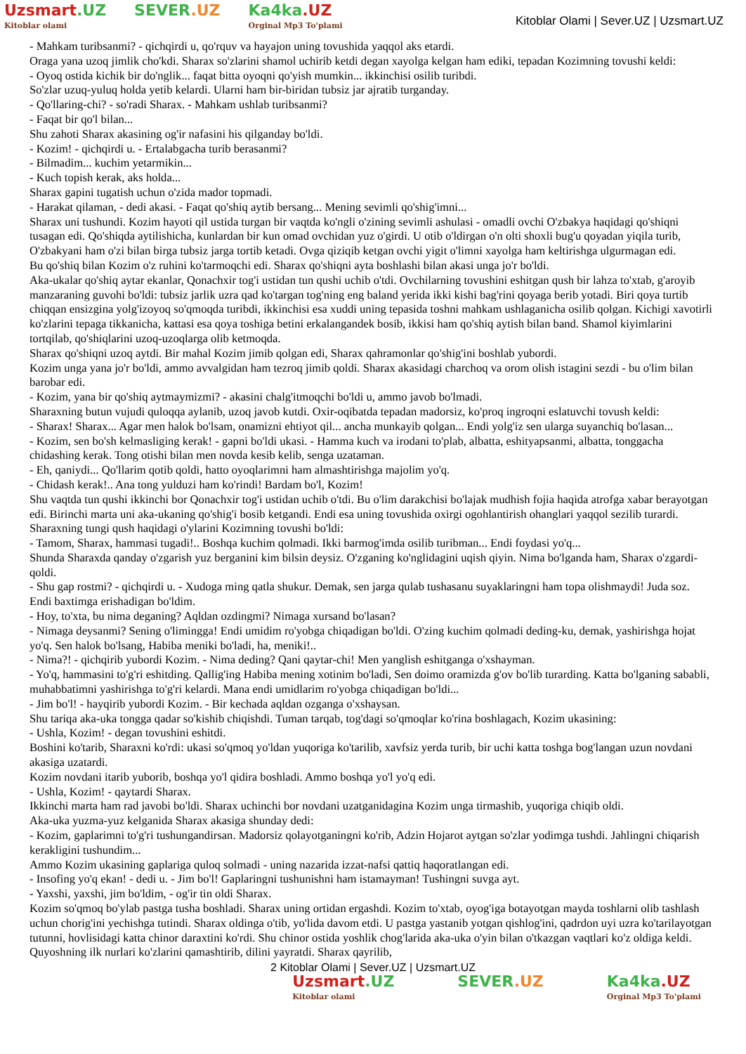Uzsmart.UZ
Kitoblar olami
SEVER.UZ Ka4ka.UZ
Orginal Mp3 To'plami
Kitoblar Olami | Sever.UZ | Uzsmart.UZ
- Mahkam turibsanmi? - qichqirdi u, qo'rquv va hayajon uning tovushida yaqqol aks etardi.
Oraga yana uzoq jimlik cho'kdi. Sharax so'zlarini shamol uchirib ketdi degan xayolga kelgan ham ediki, tepadan Kozimning tovushi keldi:
- Oyoq ostida kichik bir do'nglik... faqat bitta oyoqni qo'yish mumkin... ikkinchisi osilib turibdi.
So'zlar uzuq-yuluq holda yetib kelardi. Ularni ham bir-biridan tubsiz jar ajratib turganday.
- Qo'llaring-chi? - so'radi Sharax. - Mahkam ushlab turibsanmi?
- Faqat bir qo'l bilan...
Shu zahoti Sharax akasining og'ir nafasini his qilganday bo'ldi.
- Kozim! - qichqirdi u. - Ertalabgacha turib berasanmi?
- Bilmadim... kuchim yetarmikin...
- Kuch topish kerak, aks holda...
Sharax gapini tugatish uchun o'zida mador topmadi.
- Harakat qilaman, - dedi akasi. - Faqat qo'shiq aytib bersang... Mening sevimli qo'shig'imni...
Sharax uni tushundi. Kozim hayoti qil ustida turgan bir vaqtda ko'ngli o'zining sevimli ashulasi - omadli ovchi O'zbakya haqidagi qo'shiqni tusagan edi. Qo'shiqda aytilishicha, kunlardan bir kun omad ovchidan yuz o'girdi. U otib o'ldirgan o'n olti shoxli bug'u qoyadan yiqila turib, O'zbakyani ham o'zi bilan birga tubsiz jarga tortib ketadi. Ovga qiziqib ketgan ovchi yigit o'limni xayolga ham keltirishga ulgurmagan edi.
Bu qo'shiq bilan Kozim o'z ruhini ko'tarmoqchi edi. Sharax qo'shiqni ayta boshlashi bilan akasi unga jo'r bo'ldi.
Aka-ukalar qo'shiq aytar ekanlar, Qonachxir tog'i ustidan tun qushi uchib o'tdi. Ovchilarning tovushini eshitgan qush bir lahza to'xtab, g'aroyib manzaraning guvohi bo'ldi: tubsiz jarlik uzra qad ko'targan tog'ning eng baland yerida ikki kishi bag'rini qoyaga berib yotadi. Biri qoya turtib chiqqan ensizgina yolg'izoyoq so'qmoqda turibdi, ikkinchisi esa xuddi uning tepasida toshni mahkam ushlaganicha osilib qolgan. Kichigi xavotirli ko'zlarini tepaga tikkanicha, kattasi esa qoya toshiga betini erkalangandek bosib, ikkisi ham qo'shiq aytish bilan band. Shamol kiyimlarini tortqilab, qo'shiqlarini uzoq-uzoqlarga olib ketmoqda.
Sharax qo'shiqni uzoq aytdi. Bir mahal Kozim jimib qolgan edi, Sharax qahramonlar qo'shig'ini boshlab yubordi.
Kozim unga yana jo'r bo'ldi, ammo avvalgidan ham tezroq jimib qoldi. Sharax akasidagi charchoq va orom olish istagini sezdi - bu o'lim bilan barobar edi.
- Kozim, yana bir qo'shiq aytmaymizmi? - akasini chalg'itmoqchi bo'ldi u, ammo javob bo'lmadi.
Sharaxning butun vujudi quloqqa aylanib, uzoq javob kutdi. Oxir-oqibatda tepadan madorsiz, ko'proq ingroqni eslatuvchi tovush keldi:
- Sharax! Sharax... Agar men halok bo'lsam, onamizni ehtiyot qil... ancha munkayib qolgan... Endi yolg'iz sen ularga suyanchiq bo'lasan...
- Kozim, sen bo'sh kelmasliging kerak! - gapni bo'ldi ukasi. - Hamma kuch va irodani to'plab, albatta, eshityapsanmi, albatta, tonggacha chidashing kerak. Tong otishi bilan men novda kesib kelib, senga uzataman.
- Eh, qaniydi... Qo'llarim qotib qoldi, hatto oyoqlarimni ham almashtirishga majolim yo'q.
- Chidash kerak!.. Ana tong yulduzi ham ko'rindi! Bardam bo'l, Kozim!
Shu vaqtda tun qushi ikkinchi bor Qonachxir tog'i ustidan uchib o'tdi. Bu o'lim darakchisi bo'lajak mudhish fojia haqida atrofga xabar berayotgan edi. Birinchi marta uni aka-ukaning qo'shig'i bosib ketgandi. Endi esa uning tovushida oxirgi ogohlantirish ohanglari yaqqol sezilib turardi.
Sharaxning tungi qush haqidagi o'ylarini Kozimning tovushi bo'ldi:
- Tamom, Sharax, hammasi tugadi!.. Boshqa kuchim qolmadi. Ikki barmog'imda osilib turibman... Endi foydasi yo'q...
Shunda Sharaxda qanday o'zgarish yuz berganini kim bilsin deysiz. O'zganing ko'nglidagini uqish qiyin. Nima bo'lganda ham, Sharax o'zgardi-qoldi.
- Shu gap rostmi? - qichqirdi u. - Xudoga ming qatla shukur. Demak, sen jarga qulab tushasanu suyaklaringni ham topa olishmaydi! Juda soz. Endi baxtimga erishadigan bo'ldim.
- Hoy, to'xta, bu nima deganing? Aqldan ozdingmi? Nimaga xursand bo'lasan?
- Nimaga deysanmi? Sening o'limingga! Endi umidim ro'yobga chiqadigan bo'ldi. O'zing kuchim qolmadi deding-ku, demak, yashirishga hojat yo'q. Sen halok bo'lsang, Habiba meniki bo'ladi, ha, meniki!..
- Nima?! - qichqirib yubordi Kozim. - Nima deding? Qani qaytar-chi! Men yanglish eshitganga o'xshayman.
- Yo'q, hammasini to'g'ri eshitding. Qallig'ing Habiba mening xotinim bo'ladi, Sen doimo oramizda g'ov bo'lib turarding. Katta bo'lganing sababli, muhabbatimni yashirishga to'g'ri kelardi. Mana endi umidlarim ro'yobga chiqadigan bo'ldi...
- Jim bo'l! - hayqirib yubordi Kozim. - Bir kechada aqldan ozganga o'xshaysan.
Shu tariqa aka-uka tongga qadar so'kishib chiqishdi. Tuman tarqab, tog'dagi so'qmoqlar ko'rina boshlagach, Kozim ukasining:
- Ushla, Kozim! - degan tovushini eshitdi.
Boshini ko'tarib, Sharaxni ko'rdi: ukasi so'qmoq yo'ldan yuqoriga ko'tarilib, xavfsiz yerda turib, bir uchi katta toshga bog'langan uzun novdani akasiga uzatardi.
Kozim novdani itarib yuborib, boshqa yo'l qidira boshladi. Ammo boshqa yo'l yo'q edi.
- Ushla, Kozim! - qaytardi Sharax.
Ikkinchi marta ham rad javobi bo'ldi. Sharax uchinchi bor novdani uzatganidagina Kozim unga tirmashib, yuqoriga chiqib oldi.
Aka-uka yuzma-yuz kelganida Sharax akasiga shunday dedi:
- Kozim, gaplarimni to'g'ri tushungandirsan. Madorsiz qolayotganingni ko'rib, Adzin Hojarot aytgan so'zlar yodimga tushdi. Jahlingni chiqarish kerakligini tushundim...
Ammo Kozim ukasining gaplariga quloq solmadi - uning nazarida izzat-nafsi qattiq haqoratlangan edi.
- Insofing yo'q ekan! - dedi u. - Jim bo'l! Gaplaringni tushunishni ham istamayman! Tushingni suvga ayt.
- Yaxshi, yaxshi, jim bo'ldim, - og'ir tin oldi Sharax.
Kozim so'qmoq bo'ylab pastga tusha boshladi. Sharax uning ortidan ergashdi. Kozim to'xtab, oyog'iga botayotgan mayda toshlarni olib tashlash uchun chorig'ini yechishga tutindi. Sharax oldinga o'tib, yo'lida davom etdi. U pastga yastanib yotgan qishlog'ini, qadrdon uyi uzra ko'tarilayotgan tutunni, hovlisidagi katta chinor daraxtini ko'rdi. Shu chinor ostida yoshlik chog'larida aka-uka o'yin bilan o'tkazgan vaqtlari ko'z oldiga keldi. Quyoshning ilk nurlari ko'zlarini qamashtirib, dilini yayratdi. Sharax qayrilib,
2 Kitoblar Olami | Sever.UZ | Uzsmart.UZ
Uzsmart.UZ
Kitoblar olami
SEVER.UZ Ka4ka.UZ
Orginal Mp3 To'plami